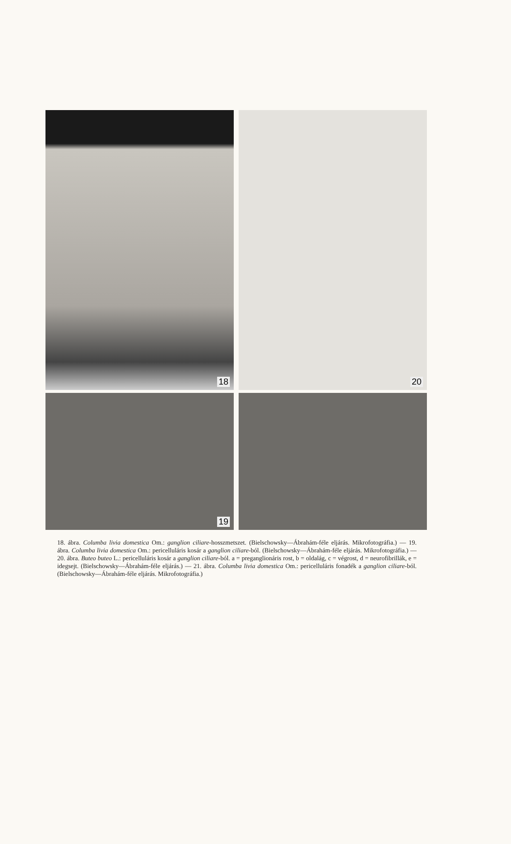18
20
19
18. ábra. Columba livia domestica Om.: ganglion ciliare-hosszmetszet. (Bielschowsky—Ábrahám-féle eljárás. Mikrofotográfia.) — 19. ábra. Columba livia domestica Om.: pericelluláris kosár a ganglion ciliare-ból. (Bielschowsky—Ábrahám-féle eljárás. Mikrofotográfia.) — 20. ábra. Buteo buteo L.: pericelluláris kosár a ganglion ciliare-ból. a = preganglionáris rost, b = oldalág, c = végrost, d = neurofibrillák, e = idegsejt. (Bielschowsky—Ábrahám-féle eljárás.) — 21. ábra. Columba livia domestica Om.: pericelluláris fonadék a ganglion ciliare-ból. (Bielschowsky—Ábrahám-féle eljárás. Mikrofotográfia.)